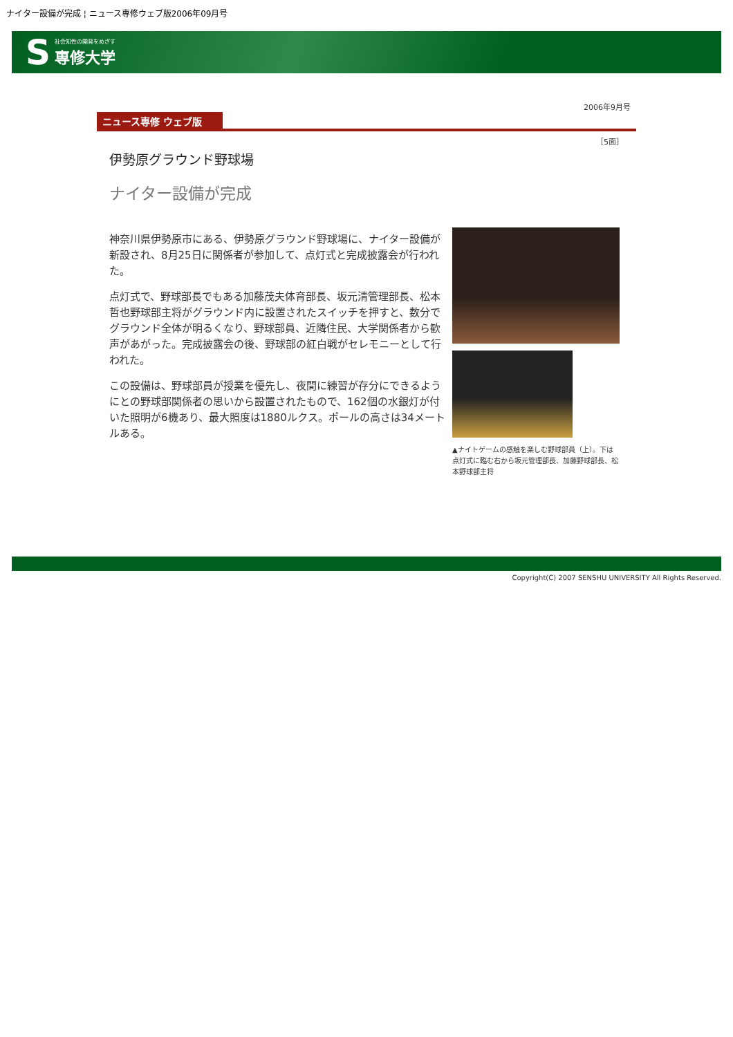ナイター設備が完成 ¦ ニュース専修ウェブ版2006年09月号
S
社会知性の開発をめざす
専修大学
2006年9月号
ニュース専修 ウェブ版
［5面］
伊勢原グラウンド野球場
ナイター設備が完成
神奈川県伊勢原市にある、伊勢原グラウンド野球場に、ナイター設備が新設され、8月25日に関係者が参加して、点灯式と完成披露会が行われた。
点灯式で、野球部長でもある加藤茂夫体育部長、坂元清管理部長、松本哲也野球部主将がグラウンド内に設置されたスイッチを押すと、数分でグラウンド全体が明るくなり、野球部員、近隣住民、大学関係者から歓声があがった。完成披露会の後、野球部の紅白戦がセレモニーとして行われた。
この設備は、野球部員が授業を優先し、夜間に練習が存分にできるようにとの野球部関係者の思いから設置されたもので、162個の水銀灯が付いた照明が6機あり、最大照度は1880ルクス。ポールの高さは34メートルある。
▲ナイトゲームの感触を楽しむ野球部員（上）。下は点灯式に臨む右から坂元管理部長、加藤野球部長、松本野球部主将
Copyright(C) 2007 SENSHU UNIVERSITY All Rights Reserved.